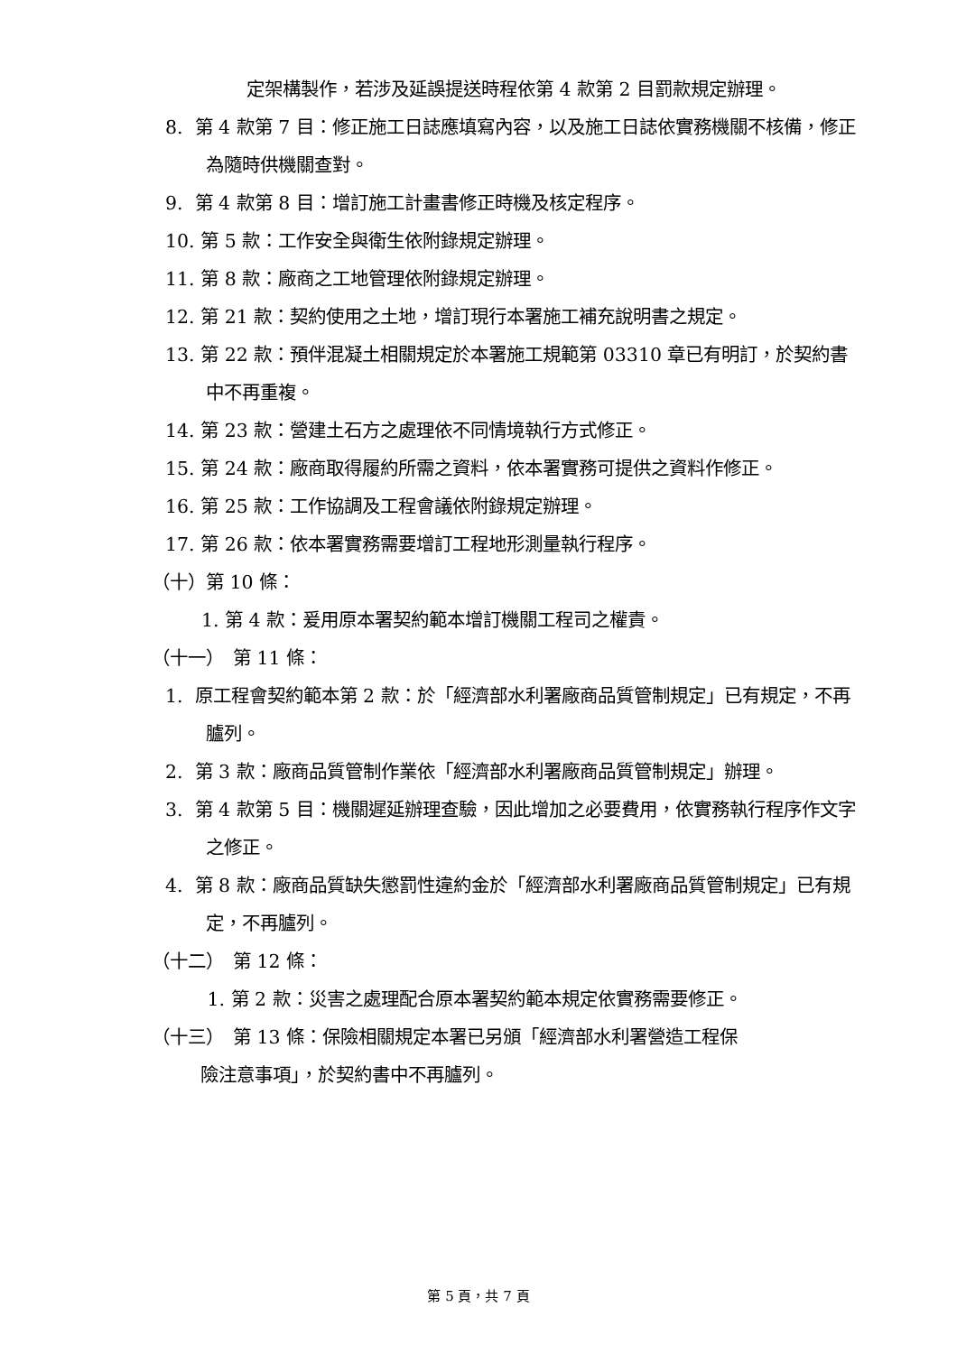定架構製作，若涉及延誤提送時程依第 4 款第 2 目罰款規定辦理。
8. 第 4 款第 7 目：修正施工日誌應填寫內容，以及施工日誌依實務機關不核備，修正為隨時供機關查對。
9. 第 4 款第 8 目：增訂施工計畫書修正時機及核定程序。
10. 第 5 款：工作安全與衛生依附錄規定辦理。
11. 第 8 款：廠商之工地管理依附錄規定辦理。
12. 第 21 款：契約使用之土地，增訂現行本署施工補充說明書之規定。
13. 第 22 款：預伴混凝土相關規定於本署施工規範第 03310 章已有明訂，於契約書中不再重複。
14. 第 23 款：營建土石方之處理依不同情境執行方式修正。
15. 第 24 款：廠商取得履約所需之資料，依本署實務可提供之資料作修正。
16. 第 25 款：工作協調及工程會議依附錄規定辦理。
17. 第 26 款：依本署實務需要增訂工程地形測量執行程序。
（十）第 10 條：
1. 第 4 款：爰用原本署契約範本增訂機關工程司之權責。
（十一）　第 11 條：
1. 原工程會契約範本第 2 款：於「經濟部水利署廠商品質管制規定」已有規定，不再臚列。
2. 第 3 款：廠商品質管制作業依「經濟部水利署廠商品質管制規定」辦理。
3. 第 4 款第 5 目：機關遲延辦理查驗，因此增加之必要費用，依實務執行程序作文字之修正。
4. 第 8 款：廠商品質缺失懲罰性違約金於「經濟部水利署廠商品質管制規定」已有規定，不再臚列。
（十二）　第 12 條：
1. 第 2 款：災害之處理配合原本署契約範本規定依實務需要修正。
（十三）　第 13 條：保險相關規定本署已另頒「經濟部水利署營造工程保
險注意事項」，於契約書中不再臚列。
第 5 頁，共 7 頁